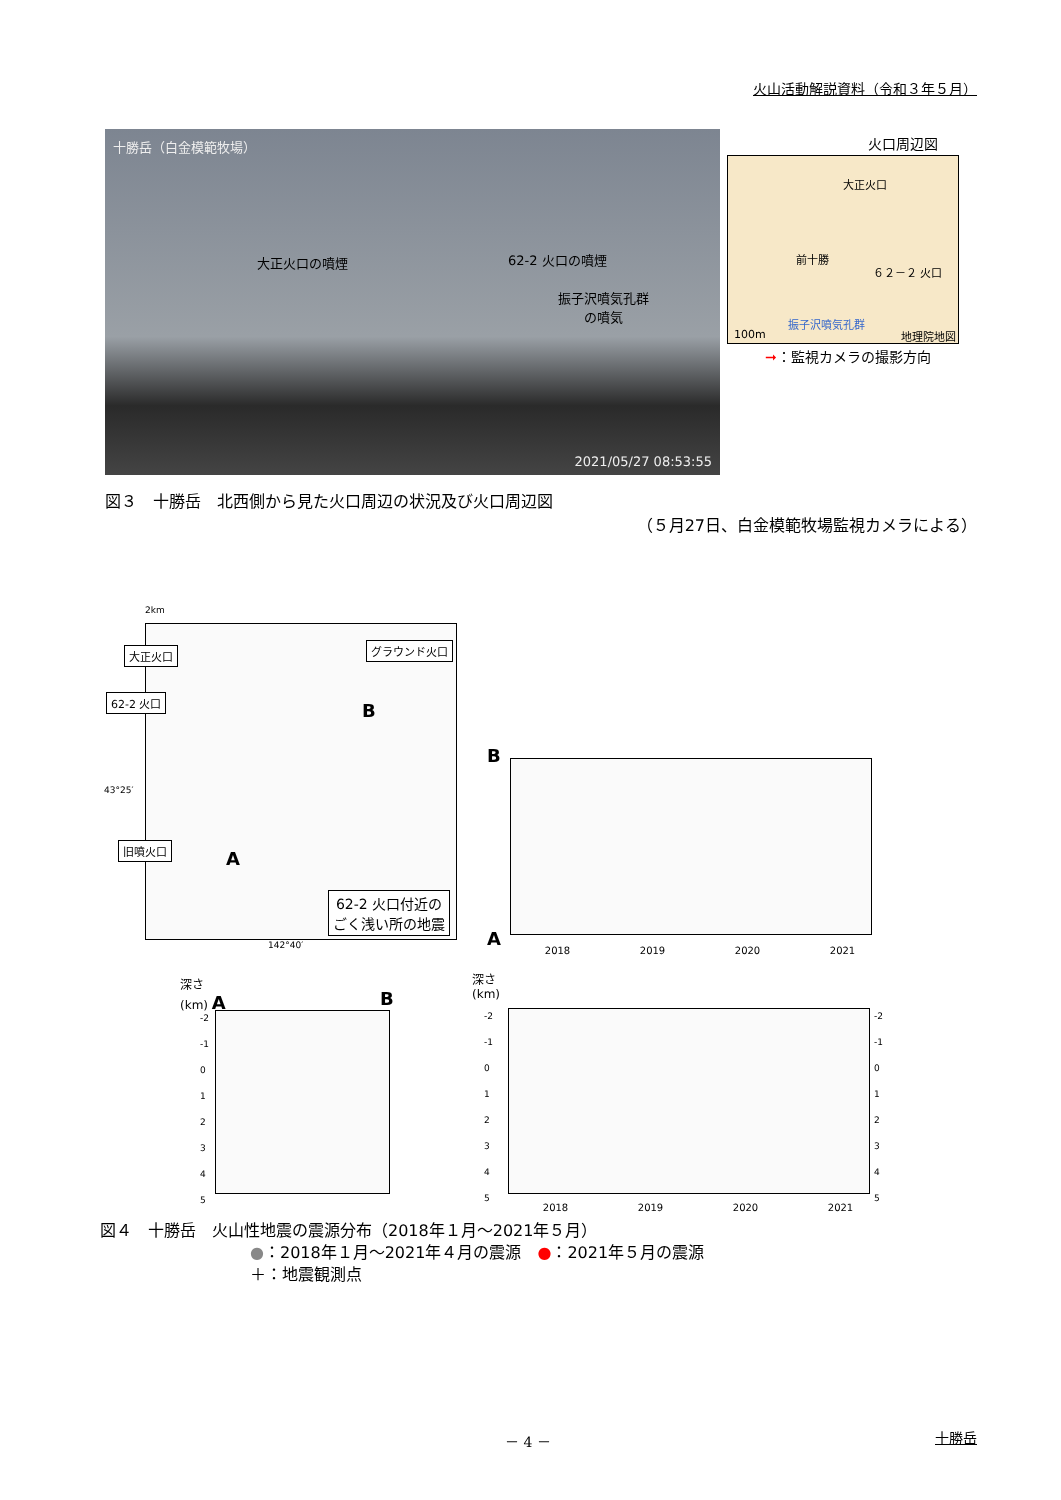火山活動解説資料（令和３年５月）
十勝岳（白金模範牧場）
大正火口の噴煙 62-2 火口の噴煙
振子沢噴気孔群
の噴気
2021/05/27 08:53:55
火口周辺図
大正火口
前十勝
６２－２ 火口
振子沢噴気孔群
100m 地理院地図
➞：監視カメラの撮影方向
図３　十勝岳　北西側から見た火口周辺の状況及び火口周辺図
（５月27日、白金模範牧場監視カメラによる）
2km
大正火口
62-2 火口
グラウンド火口
旧噴火口
62-2 火口付近の
ごく浅い所の地震
B
A
43°25′
142°40′
B
A
2018 2019 2020 2021
深さ
(km) A
B
-2
-1
0
1
2
3
4
5
深さ
(km)
-2
-1
0
1
2
3
4
5
-2
-1
0
1
2
3
4
5
2018 2019 2020 2021
図４　十勝岳　火山性地震の震源分布（2018年１月～2021年５月）
●：2018年１月～2021年４月の震源　●：2021年５月の震源
＋：地震観測点
－ 4 － 十勝岳